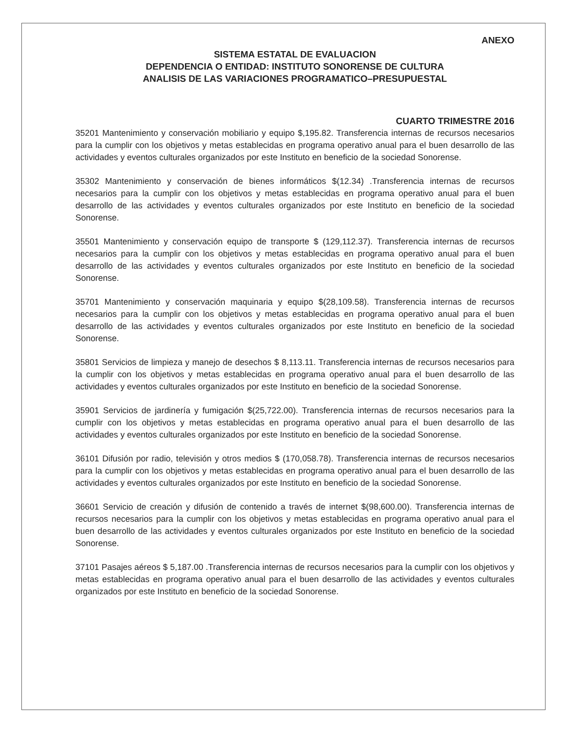ANEXO
SISTEMA ESTATAL DE EVALUACION
DEPENDENCIA O ENTIDAD: INSTITUTO SONORENSE DE CULTURA
ANALISIS DE LAS VARIACIONES PROGRAMATICO–PRESUPUESTAL
CUARTO TRIMESTRE 2016
35201 Mantenimiento y conservación mobiliario y equipo $,195.82. Transferencia internas de recursos necesarios para la cumplir con los objetivos y metas establecidas en programa operativo anual para el buen desarrollo de las actividades y eventos culturales organizados por este Instituto en beneficio de la sociedad Sonorense.
35302 Mantenimiento y conservación de bienes informáticos $(12.34) .Transferencia internas de recursos necesarios para la cumplir con los objetivos y metas establecidas en programa operativo anual para el buen desarrollo de las actividades y eventos culturales organizados por este Instituto en beneficio de la sociedad Sonorense.
35501 Mantenimiento y conservación equipo de transporte $ (129,112.37). Transferencia internas de recursos necesarios para la cumplir con los objetivos y metas establecidas en programa operativo anual para el buen desarrollo de las actividades y eventos culturales organizados por este Instituto en beneficio de la sociedad Sonorense.
35701 Mantenimiento y conservación maquinaria y equipo $(28,109.58). Transferencia internas de recursos necesarios para la cumplir con los objetivos y metas establecidas en programa operativo anual para el buen desarrollo de las actividades y eventos culturales organizados por este Instituto en beneficio de la sociedad Sonorense.
35801 Servicios de limpieza y manejo de desechos $ 8,113.11. Transferencia internas de recursos necesarios para la cumplir con los objetivos y metas establecidas en programa operativo anual para el buen desarrollo de las actividades y eventos culturales organizados por este Instituto en beneficio de la sociedad Sonorense.
35901 Servicios de jardinería y fumigación $(25,722.00). Transferencia internas de recursos necesarios para la cumplir con los objetivos y metas establecidas en programa operativo anual para el buen desarrollo de las actividades y eventos culturales organizados por este Instituto en beneficio de la sociedad Sonorense.
36101 Difusión por radio, televisión y otros medios $ (170,058.78). Transferencia internas de recursos necesarios para la cumplir con los objetivos y metas establecidas en programa operativo anual para el buen desarrollo de las actividades y eventos culturales organizados por este Instituto en beneficio de la sociedad Sonorense.
36601 Servicio de creación y difusión de contenido a través de internet $(98,600.00). Transferencia internas de recursos necesarios para la cumplir con los objetivos y metas establecidas en programa operativo anual para el buen desarrollo de las actividades y eventos culturales organizados por este Instituto en beneficio de la sociedad Sonorense.
37101 Pasajes aéreos $ 5,187.00 .Transferencia internas de recursos necesarios para la cumplir con los objetivos y metas establecidas en programa operativo anual para el buen desarrollo de las actividades y eventos culturales organizados por este Instituto en beneficio de la sociedad Sonorense.